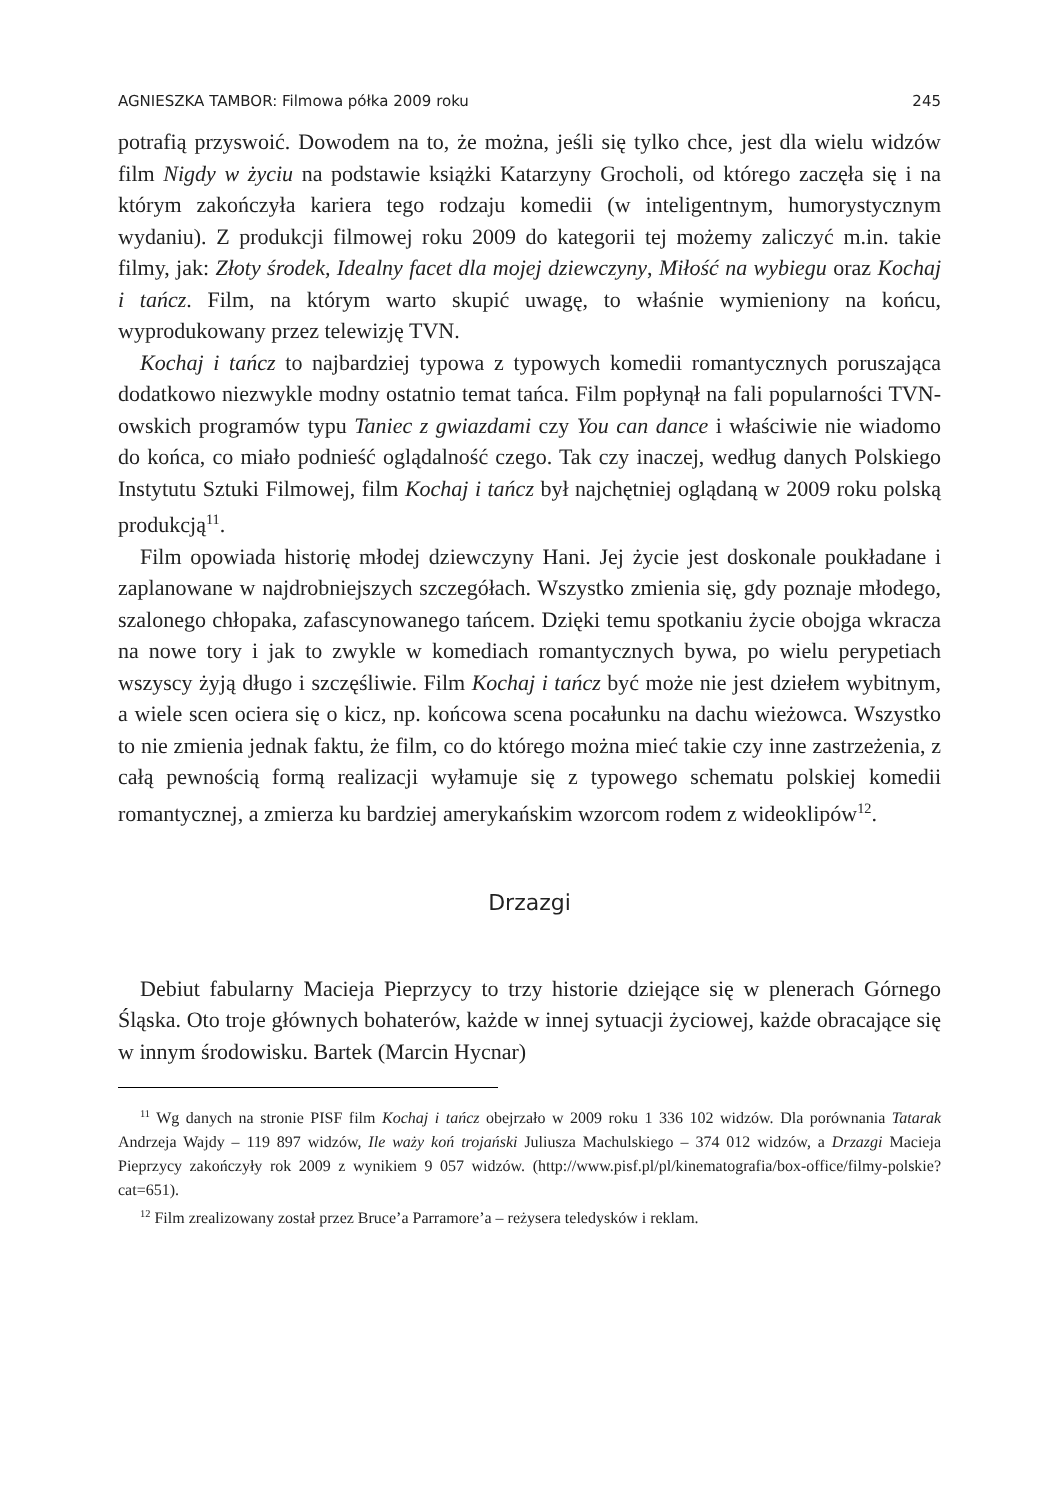AGNIESZKA TAMBOR: Filmowa półka 2009 roku 245
potrafią przyswoić. Dowodem na to, że można, jeśli się tylko chce, jest dla wielu widzów film Nigdy w życiu na podstawie książki Katarzyny Grocholi, od którego zaczęła się i na którym zakończyła kariera tego rodzaju komedii (w inteligentnym, humorystycznym wydaniu). Z produkcji filmowej roku 2009 do kategorii tej możemy zaliczyć m.in. takie filmy, jak: Złoty środek, Idealny facet dla mojej dziewczyny, Miłość na wybiegu oraz Kochaj i tańcz. Film, na którym warto skupić uwagę, to właśnie wymieniony na końcu, wyprodukowany przez telewizję TVN.
Kochaj i tańcz to najbardziej typowa z typowych komedii romantycznych poruszająca dodatkowo niezwykle modny ostatnio temat tańca. Film popłynął na fali popularności TVN-owskich programów typu Taniec z gwiazdami czy You can dance i właściwie nie wiadomo do końca, co miało podnieść oglądalność czego. Tak czy inaczej, według danych Polskiego Instytutu Sztuki Filmowej, film Kochaj i tańcz był najchętniej oglądaną w 2009 roku polską produkcją<sup>11</sup>.
Film opowiada historię młodej dziewczyny Hani. Jej życie jest doskonale poukładane i zaplanowane w najdrobniejszych szczegółach. Wszystko zmienia się, gdy poznaje młodego, szalonego chłopaka, zafascynowanego tańcem. Dzięki temu spotkaniu życie obojga wkracza na nowe tory i jak to zwykle w komediach romantycznych bywa, po wielu perypetiach wszyscy żyją długo i szczęśliwie. Film Kochaj i tańcz być może nie jest dziełem wybitnym, a wiele scen ociera się o kicz, np. końcowa scena pocałunku na dachu wieżowca. Wszystko to nie zmienia jednak faktu, że film, co do którego można mieć takie czy inne zastrzeżenia, z całą pewnością formą realizacji wyłamuje się z typowego schematu polskiej komedii romantycznej, a zmierza ku bardziej amerykańskim wzorcom rodem z wideoklipów<sup>12</sup>.
Drzazgi
Debiut fabularny Macieja Pieprzycy to trzy historie dziejące się w plenerach Górnego Śląska. Oto troje głównych bohaterów, każde w innej sytuacji życiowej, każde obracające się w innym środowisku. Bartek (Marcin Hycnar)
<sup>11</sup> Wg danych na stronie PISF film Kochaj i tańcz obejrzało w 2009 roku 1 336 102 widzów. Dla porównania Tatarak Andrzeja Wajdy – 119 897 widzów, Ile waży koń trojański Juliusza Machulskiego – 374 012 widzów, a Drzazgi Macieja Pieprzycy zakończyły rok 2009 z wynikiem 9 057 widzów. (http://www.pisf.pl/pl/kinematografia/box-office/filmy-polskie?cat=651).
<sup>12</sup> Film zrealizowany został przez Bruce’a Parramore’a – reżysera teledysków i reklam.